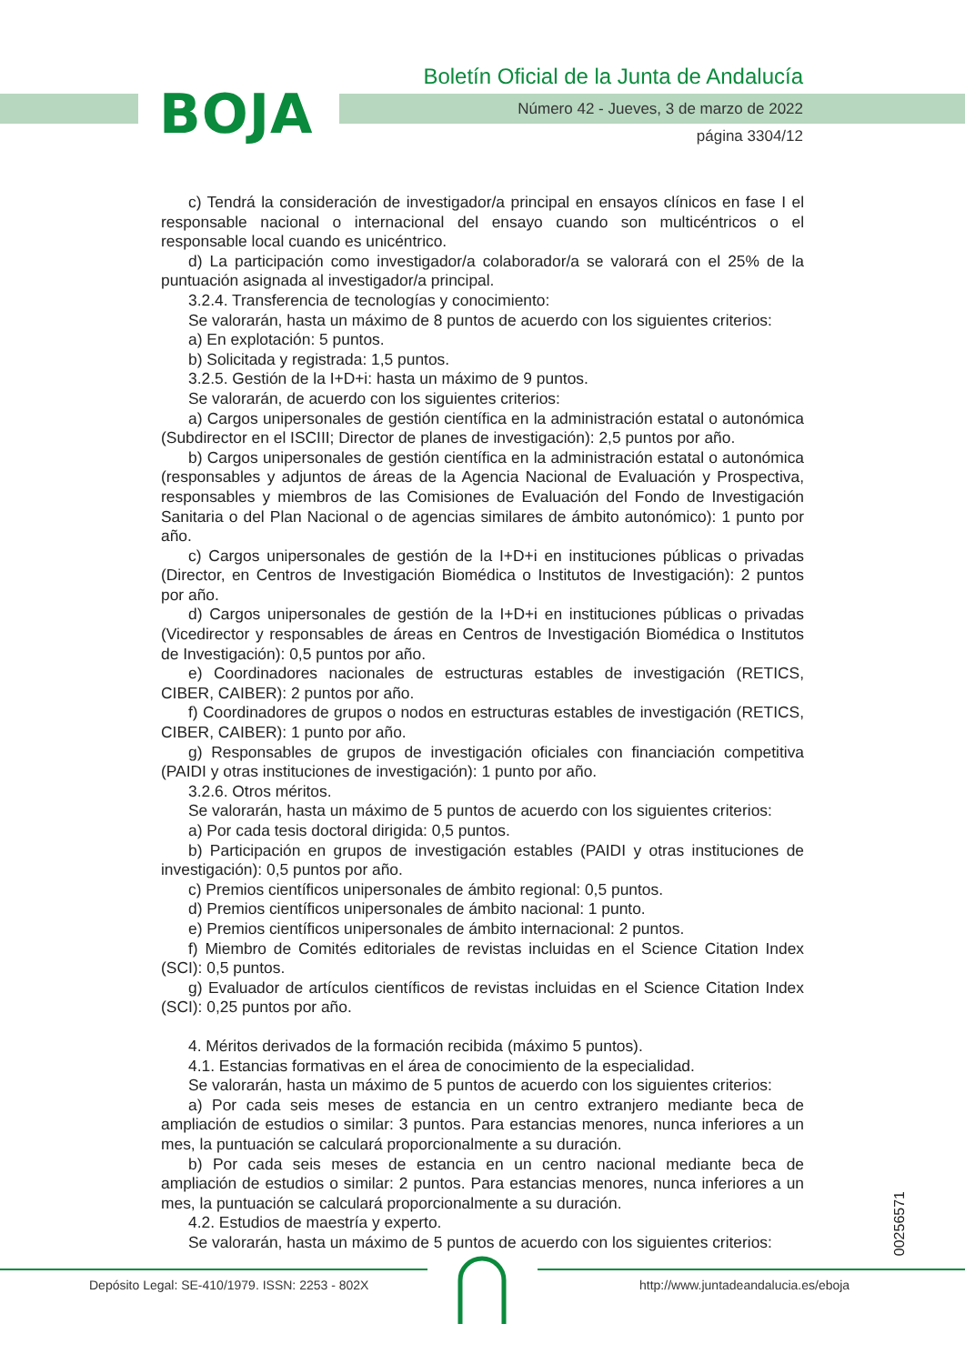BOJA
Boletín Oficial de la Junta de Andalucía
Número 42 - Jueves, 3 de marzo de 2022
página 3304/12
c) Tendrá la consideración de investigador/a principal en ensayos clínicos en fase I el responsable nacional o internacional del ensayo cuando son multicéntricos o el responsable local cuando es unicéntrico.
d) La participación como investigador/a colaborador/a se valorará con el 25% de la puntuación asignada al investigador/a principal.
3.2.4. Transferencia de tecnologías y conocimiento:
Se valorarán, hasta un máximo de 8 puntos de acuerdo con los siguientes criterios:
a) En explotación: 5 puntos.
b) Solicitada y registrada: 1,5 puntos.
3.2.5. Gestión de la I+D+i: hasta un máximo de 9 puntos.
Se valorarán, de acuerdo con los siguientes criterios:
a) Cargos unipersonales de gestión científica en la administración estatal o autonómica (Subdirector en el ISCIII; Director de planes de investigación): 2,5 puntos por año.
b) Cargos unipersonales de gestión científica en la administración estatal o autonómica (responsables y adjuntos de áreas de la Agencia Nacional de Evaluación y Prospectiva, responsables y miembros de las Comisiones de Evaluación del Fondo de Investigación Sanitaria o del Plan Nacional o de agencias similares de ámbito autonómico): 1 punto por año.
c) Cargos unipersonales de gestión de la I+D+i en instituciones públicas o privadas (Director, en Centros de Investigación Biomédica o Institutos de Investigación): 2 puntos por año.
d) Cargos unipersonales de gestión de la I+D+i en instituciones públicas o privadas (Vicedirector y responsables de áreas en Centros de Investigación Biomédica o Institutos de Investigación): 0,5 puntos por año.
e) Coordinadores nacionales de estructuras estables de investigación (RETICS, CIBER, CAIBER): 2 puntos por año.
f) Coordinadores de grupos o nodos en estructuras estables de investigación (RETICS, CIBER, CAIBER): 1 punto por año.
g) Responsables de grupos de investigación oficiales con financiación competitiva (PAIDI y otras instituciones de investigación): 1 punto por año.
3.2.6. Otros méritos.
Se valorarán, hasta un máximo de 5 puntos de acuerdo con los siguientes criterios:
a) Por cada tesis doctoral dirigida: 0,5 puntos.
b) Participación en grupos de investigación estables (PAIDI y otras instituciones de investigación): 0,5 puntos por año.
c) Premios científicos unipersonales de ámbito regional: 0,5 puntos.
d) Premios científicos unipersonales de ámbito nacional: 1 punto.
e) Premios científicos unipersonales de ámbito internacional: 2 puntos.
f) Miembro de Comités editoriales de revistas incluidas en el Science Citation Index (SCI): 0,5 puntos.
g) Evaluador de artículos científicos de revistas incluidas en el Science Citation Index (SCI): 0,25 puntos por año.
4. Méritos derivados de la formación recibida (máximo 5 puntos).
4.1. Estancias formativas en el área de conocimiento de la especialidad.
Se valorarán, hasta un máximo de 5 puntos de acuerdo con los siguientes criterios:
a) Por cada seis meses de estancia en un centro extranjero mediante beca de ampliación de estudios o similar: 3 puntos. Para estancias menores, nunca inferiores a un mes, la puntuación se calculará proporcionalmente a su duración.
b) Por cada seis meses de estancia en un centro nacional mediante beca de ampliación de estudios o similar: 2 puntos. Para estancias menores, nunca inferiores a un mes, la puntuación se calculará proporcionalmente a su duración.
4.2. Estudios de maestría y experto.
Se valorarán, hasta un máximo de 5 puntos de acuerdo con los siguientes criterios:
00256571
Depósito Legal: SE-410/1979. ISSN: 2253 - 802X http://www.juntadeandalucia.es/eboja